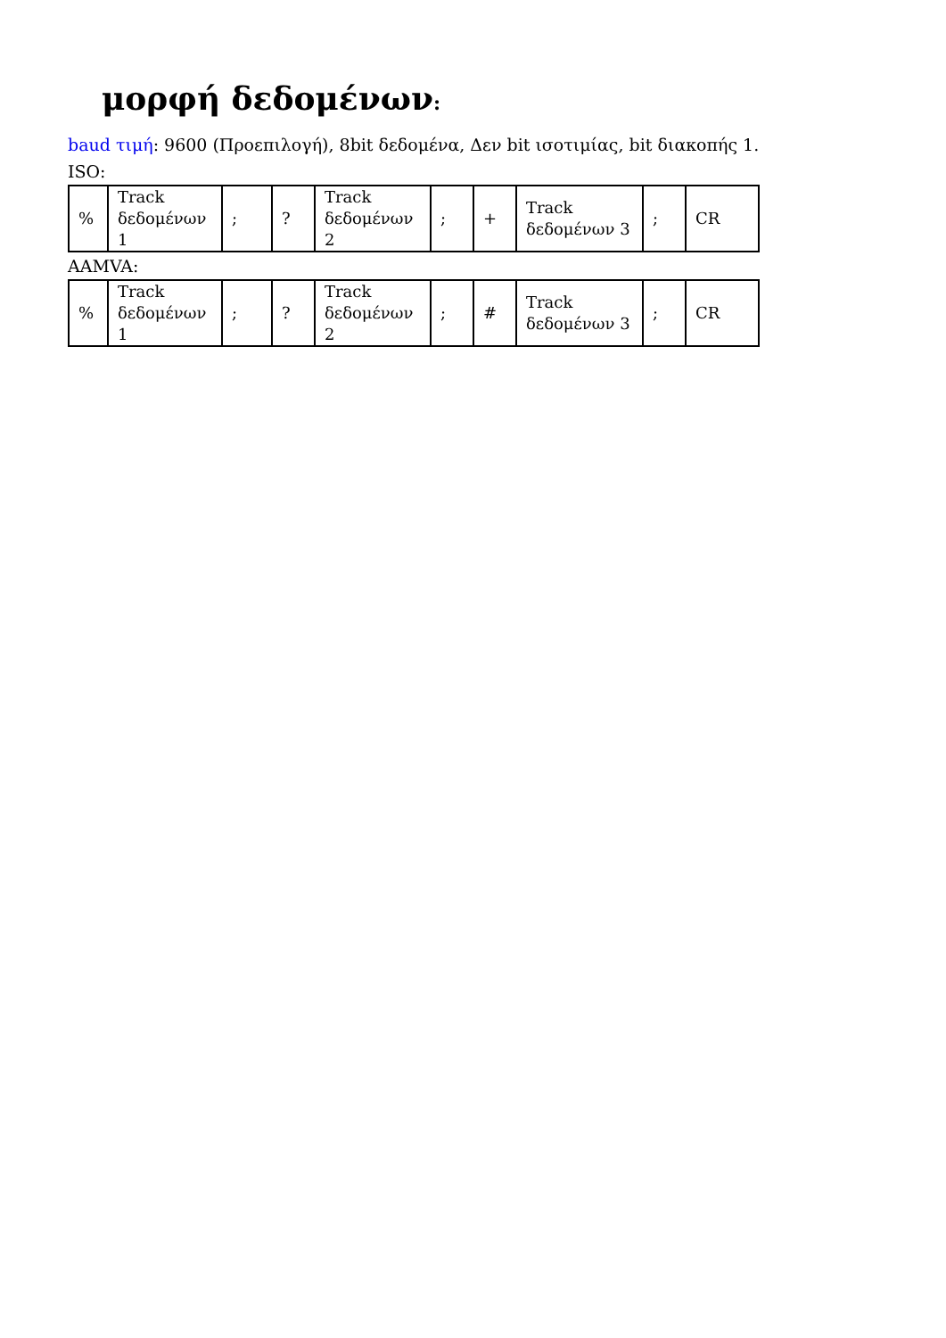μορφή δεδομένων:
baud τιμή: 9600 (Προεπιλογή), 8bit δεδομένα, Δεν bit ισοτιμίας, bit διακοπής 1.
ISO:
| % | Track δεδομένων 1 | ; | ? | Track δεδομένων 2 | ; | + | Track δεδομένων 3 | ; | CR |
AAMVA:
| % | Track δεδομένων 1 | ; | ? | Track δεδομένων 2 | ; | # | Track δεδομένων 3 | ; | CR |